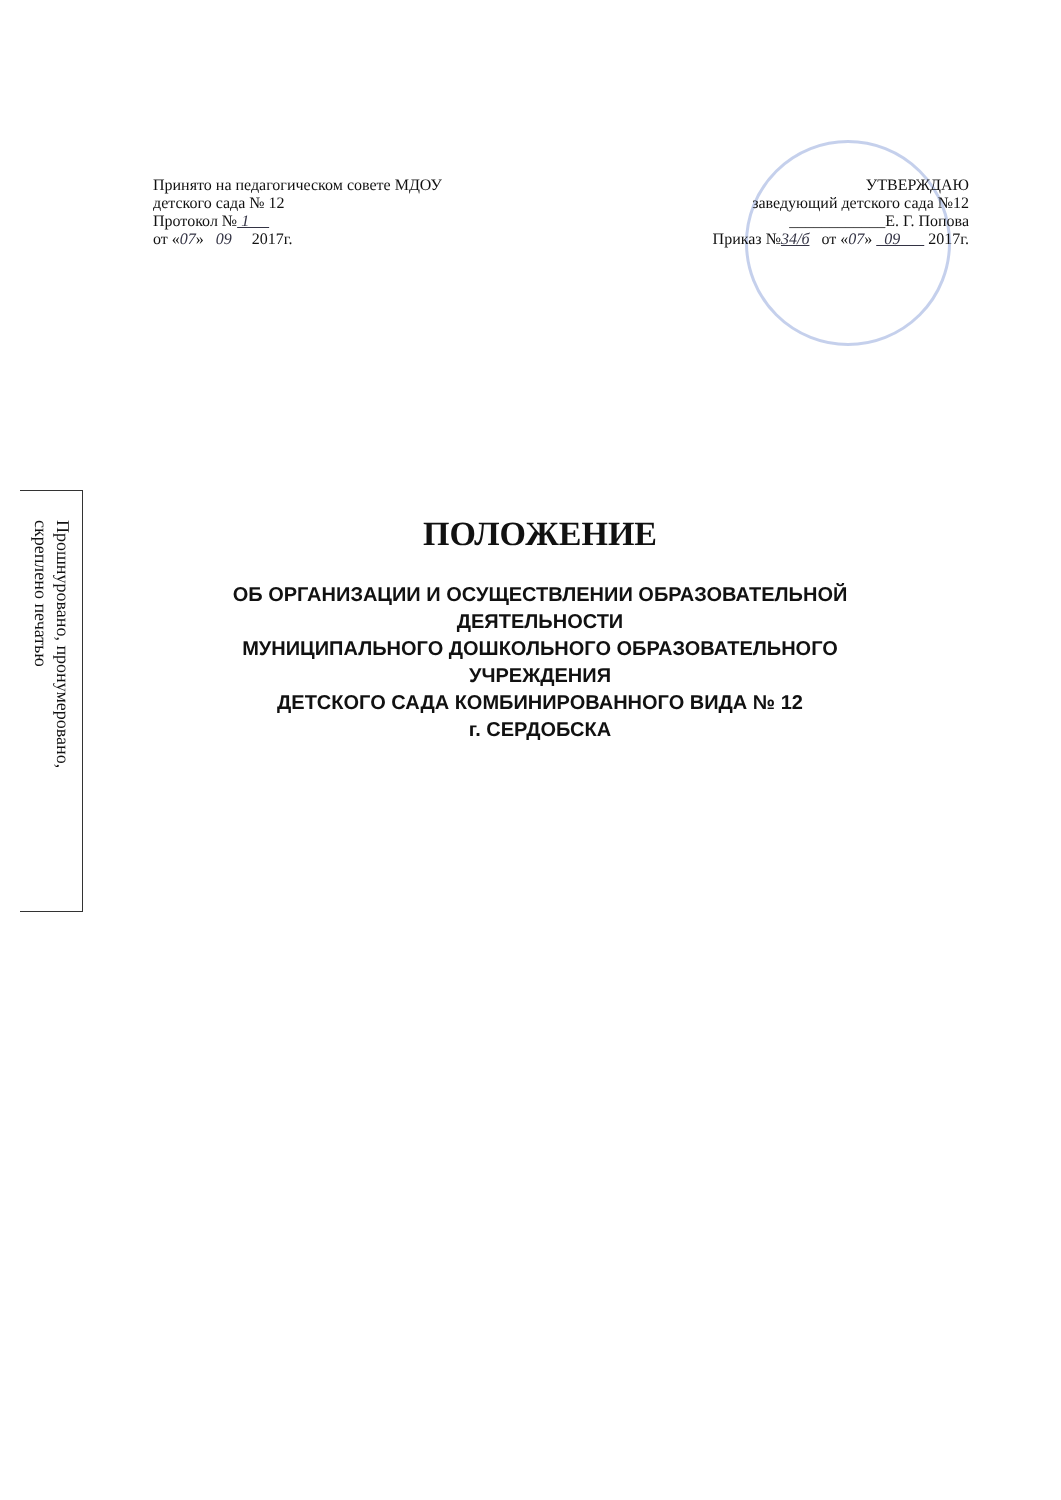Принято на педагогическом совете МДОУ
детского сада № 12
Протокол № 1
от «07» 09 2017г.
УТВЕРЖДАЮ
заведующий детского сада №12
____________Е. Г. Попова
Приказ №34/б от «07» 09 2017г.
Прошнуровано, пронумеровано,
скреплено печатью
ПОЛОЖЕНИЕ
ОБ ОРГАНИЗАЦИИ И ОСУЩЕСТВЛЕНИИ ОБРАЗОВАТЕЛЬНОЙ
ДЕЯТЕЛЬНОСТИ
МУНИЦИПАЛЬНОГО ДОШКОЛЬНОГО ОБРАЗОВАТЕЛЬНОГО
УЧРЕЖДЕНИЯ
ДЕТСКОГО САДА КОМБИНИРОВАННОГО ВИДА № 12
г. СЕРДОБСКА